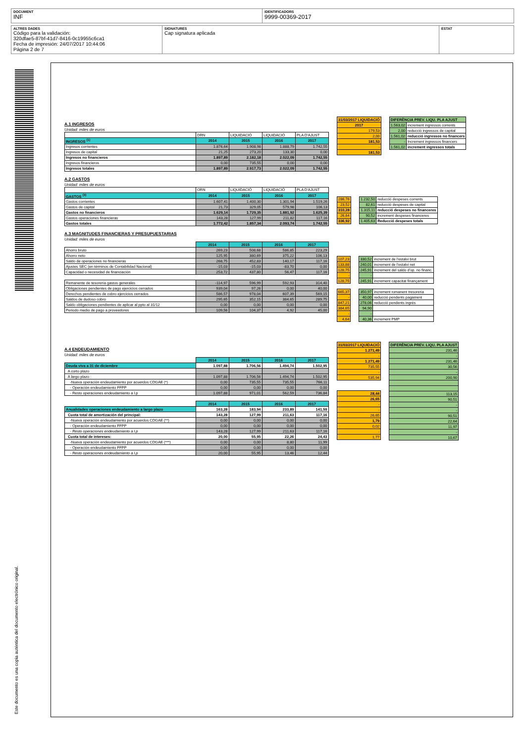DOCUMENT
INF
IDENTIFICADORS
9999-00369-2017
ALTRES DADES
Código para la validación:
320dfae5-87bf-41d7-8416-0c19955c6ca1
Fecha de impresión: 24/07/2017 10:44:06
Página 2 de 7
SIGNATURES
Cap signatura aplicada
ESTAT
Este documento es una copia auténtica del documento electrónico original.
A.1 INGRESOS
Unidad: miles de euros
| | DRN | LIQUIDACIÓ | LIQUIDACIÓ | PLA D'AJUST |
| INGRESOS <sup>(1)</sup> | 2014 | 2015 | 2016 | 2017 |
| Ingresos corrientes | 1.876,64 | 1.908,98 | 1.888,79 | 1.742,55 |
| Ingresos de capital | 21,25 | 273,20 | 133,30 | 0,00 |
| Ingresos no financieros | 1.897,89 | 2.182,18 | 2.022,09 | 1.742,55 |
| Ingresos financieros | 0,00 | 735,55 | 0,00 | 0,00 |
| Ingresos totales | 1.897,89 | 2.917,73 | 2.022,09 | 1.742,55 |
| 31/03/2017 LIQUIDACIÓ |
| 2017 |
| 179,53 |
| 2,00 |
| 181,53 |
| - |
| 181,53 |
| DIFERÈNCIA PREV. LIQU. PLA AJUST | |
| 1.563,02 | increment ingressos corrents |
| 2,00 | reducció ingressos de capital |
| 1.561,02 | reducció ingressos no financers |
| - | Increment ingressos financers |
| 1.561,02 | increment ingressos totals |
A.2 GASTOS
Unidad: miles de euros
| | ORN | LIQUIDACIÓ | LIQUIDACIÓ | PLA D'AJUST |
| GASTOS <sup>(3)</sup> | 2014 | 2015 | 2016 | 2017 |
| Gastos corrientes | 1.607,41 | 1.400,30 | 1.301,94 | 1.519,26 |
| Gastos de capital | 21,73 | 329,05 | 579,98 | 106,13 |
| Gastos no financieros | 1.629,14 | 1.729,35 | 1.881,92 | 1.625,39 |
| Gastos operaciones financieras | 143,28 | 127,99 | 211,82 | 117,16 |
| Gastos totales | 1.772,42 | 1.857,34 | 2.093,74 | 1.742,55 |
| 286,76 |
| 23,52 |
| 310,28 |
| 26,64 |
| 336,92 |
| 1.232,50 | reducció despeses corrents |
| 82,61 | reducció despeses de capital |
| 1.315,11 | reducció despeses no financeres |
| 90,52 | increment despeses financeres |
| 1.405,63 | Reducció despeses totals |
A.3 MAGNITUDES FINANCIERAS Y PRESUPUESTARIAS
Unidad: miles de euros
| | 2014 | 2015 | 2016 | 2017 |
| Ahorro bruto | 269,23 | 508,68 | 586,85 | 223,29 |
| Ahorro neto | 125,95 | 380,69 | 375,22 | 106,13 |
| Saldo de operaciones no financieras | 268,75 | 452,83 | 140,17 | 117,16 |
| Ajustes SEC (en términos de Contabilidad Nacional) | -15,03 | -15,03 | -83,70 | 0,00 |
| Capacidad o necesidad de financiación | 253,72 | 437,80 | 56,47 | 117,16 |
| Remanente de tesorería gastos generales | -114,97 | 596,99 | 592,93 | 314,40 |
| Obligaciones pendientes de pago ejercicios cerrados | 939,04 | 97,26 | 0,00 | 40,00 |
| Derechos pendientes de cobro ejercicios cerrados | 586,57 | 978,04 | 607,39 | 569,15 |
| Saldos de dudoso cobro | 295,65 | 352,15 | 384,65 | 289,75 |
| Saldo obligaciones pendientes de aplicar al ppto al 31/12 | 0,00 | 0,00 | 0,00 | 0,00 |
| Periodo medio de pago a proveedores | 109,56 | 104,37 | 4,92 | 45,00 |
| 107,23 |
| 133,88 |
| 128,75 |
| - |
| 128,75 |
| 665,37 |
| - |
| 847,21 |
| 384,65 |
| - |
| 4,64 |
| 330,52 | increment de l'estalvi brut |
| 240,01 | increment de l'estalvi net |
| 245,91 | increment del saldo d'op. no financ. |
| - | |
| 245,91 | increment capacitat finançament |
| 350,97 | increment romanent tresoreria |
| 40,00 | reducció pendents pagament |
| 278,06 | reducció pendents ingrés |
| 94,90 | |
| - | |
| 40,36 | increment PMP |
A.4 ENDEUDAMIENTO
Unidad: miles de euros
| | 2014 | 2015 | 2016 | 2017 |
| Deuda viva a 31 de diciembre | 1.097,88 | 1.706,56 | 1.494,74 | 1.502,95 |
| A corto plazo | | | | |
| A largo plazo : | 1.097,88 | 1.706,56 | 1.494,74 | 1.502,95 |
| -Nueva operación endeudamiento por acuerdos CDGAE (*) | 0,00 | 735,55 | 735,55 | 766,11 |
| - Operación endeudamiento FFPP | 0,00 | 0,00 | 0,00 | 0,00 |
| - Resto operaciones endeudamiento a l.p | 1.097,88 | 971,01 | 562,59 | 736,84 |
| | 2014 | 2015 | 2016 | 2017 |
| Anualidades operaciones endeudamiento a largo plazo | 163,28 | 183,94 | 233,89 | 141,59 |
| Cuota total de amortización del principal: | 143,28 | 127,99 | 211,63 | 117,16 |
| -Nueva operación endeudamiento por acuerdos CDGAE (**) | 0,00 | 0,00 | 0,00 | 0,00 |
| - Operación endeudamiento FFPP | 0,00 | 0,00 | 0,00 | 0,00 |
| - Resto operaciones endeudamiento a l.p | 143,28 | 127,99 | 211,63 | 117,16 |
| Cuota total de intereses: | 20,00 | 55,95 | 22,26 | 24,43 |
| -Nueva operación endeudamiento por acuerdos CDGAE (***) | 0,00 | 0,00 | 8,80 | 11,99 |
| - Operación endeudamiento FFPP | 0,00 | 0,00 | 0,00 | 0,00 |
| - Resto operaciones endeudamiento a l.p | 20,00 | 55,95 | 13,46 | 12,44 |
| 31/03/2017 LIQUIDACIÓ |
| 1.271,49 |
| - |
| 1.271,49 |
| 735,55 |
| - |
| 535,94 |
| 28,44 |
| 26,65 |
| - |
| - |
| 26,65 |
| 1,79 |
| 0,02 |
| - |
| 1,77 |
| DIFERÈNCIA PREV. LIQU. PLA AJUST |
| 231,46 |
| - |
| 231,46 |
| 30,56 |
| - |
| 200,90 |
| 113,15 |
| 90,51 |
| - |
| - |
| 90,51 |
| 22,64 |
| 11,97 |
| - |
| 10,67 |